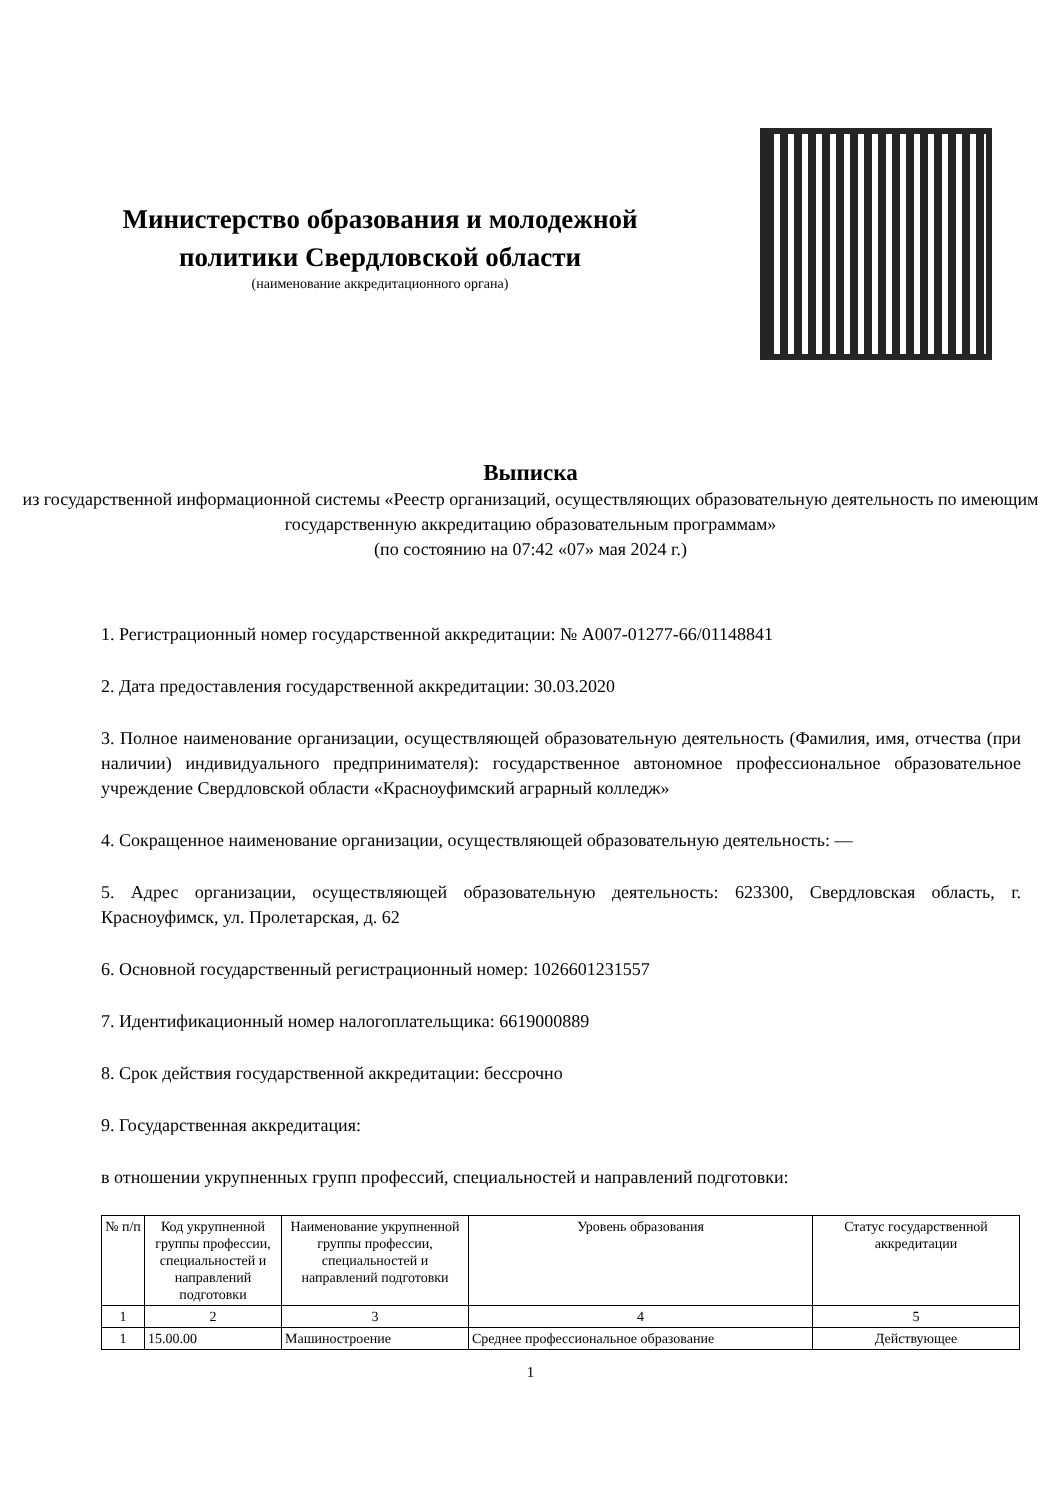Министерство образования и молодежной политики Свердловской области
(наименование аккредитационного органа)
Выписка
из государственной информационной системы «Реестр организаций, осуществляющих образовательную деятельность по имеющим государственную аккредитацию образовательным программам»
(по состоянию на 07:42 «07» мая 2024 г.)
1. Регистрационный номер государственной аккредитации: № А007-01277-66/01148841
2. Дата предоставления государственной аккредитации: 30.03.2020
3. Полное наименование организации, осуществляющей образовательную деятельность (Фамилия, имя, отчества (при наличии) индивидуального предпринимателя): государственное автономное профессиональное образовательное учреждение Свердловской области «Красноуфимский аграрный колледж»
4. Сокращенное наименование организации, осуществляющей образовательную деятельность: —
5. Адрес организации, осуществляющей образовательную деятельность: 623300, Свердловская область, г. Красноуфимск, ул. Пролетарская, д. 62
6. Основной государственный регистрационный номер: 1026601231557
7. Идентификационный номер налогоплательщика: 6619000889
8. Срок действия государственной аккредитации: бессрочно
9. Государственная аккредитация:
в отношении укрупненных групп профессий, специальностей и направлений подготовки:
| № п/п | Код укрупненной группы профессии, специальностей и направлений подготовки | Наименование укрупненной группы профессии, специальностей и направлений подготовки | Уровень образования | Статус государственной аккредитации |
| --- | --- | --- | --- | --- |
| 1 | 2 | 3 | 4 | 5 |
| 1 | 15.00.00 | Машиностроение | Среднее профессиональное образование | Действующее |
1